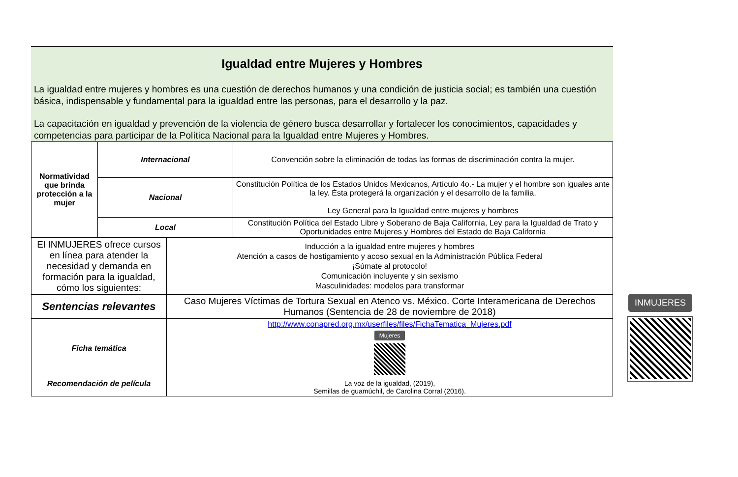Igualdad entre Mujeres y Hombres
La igualdad entre mujeres y hombres es una cuestión de derechos humanos y una condición de justicia social; es también una cuestión básica, indispensable y fundamental para la igualdad entre las personas, para el desarrollo y la paz.
La capacitación en igualdad y prevención de la violencia de género busca desarrollar y fortalecer los conocimientos, capacidades y competencias para participar de la Política Nacional para la Igualdad entre Mujeres y Hombres.
| Normatividad que brinda protección a la mujer | Internacional | Convención sobre la eliminación de todas las formas de discriminación contra la mujer. |
| | Nacional | Constitución Política de los Estados Unidos Mexicanos, Artículo 4o.- La mujer y el hombre son iguales ante la ley. Ésta protegerá la organización y el desarrollo de la familia. Ley General para la Igualdad entre mujeres y hombres |
| | Local | Constitución Política del Estado Libre y Soberano de Baja California, Ley para la Igualdad de Trato y Oportunidades entre Mujeres y Hombres del Estado de Baja California |
| El INMUJERES ofrece cursos en línea para atender la necesidad y demanda en formación para la igualdad, cómo los siguientes: | Inducción a la igualdad entre mujeres y hombres Atención a casos de hostigamiento y acoso sexual en la Administración Pública Federal ¡Súmate al protocolo! Comunicación incluyente y sin sexismo Masculinidades: modelos para transformar |
| Sentencias relevantes | Caso Mujeres Víctimas de Tortura Sexual en Atenco vs. México. Corte Interamericana de Derechos Humanos (Sentencia de 28 de noviembre de 2018) |
| Ficha temática | http://www.conapred.org.mx/userfiles/files/FichaTematica_Mujeres.pdf Mujeres |
| Recomendación de película | La voz de la igualdad, (2019), Semillas de guamúchil, de Carolina Corral (2016). |
INMUJERES